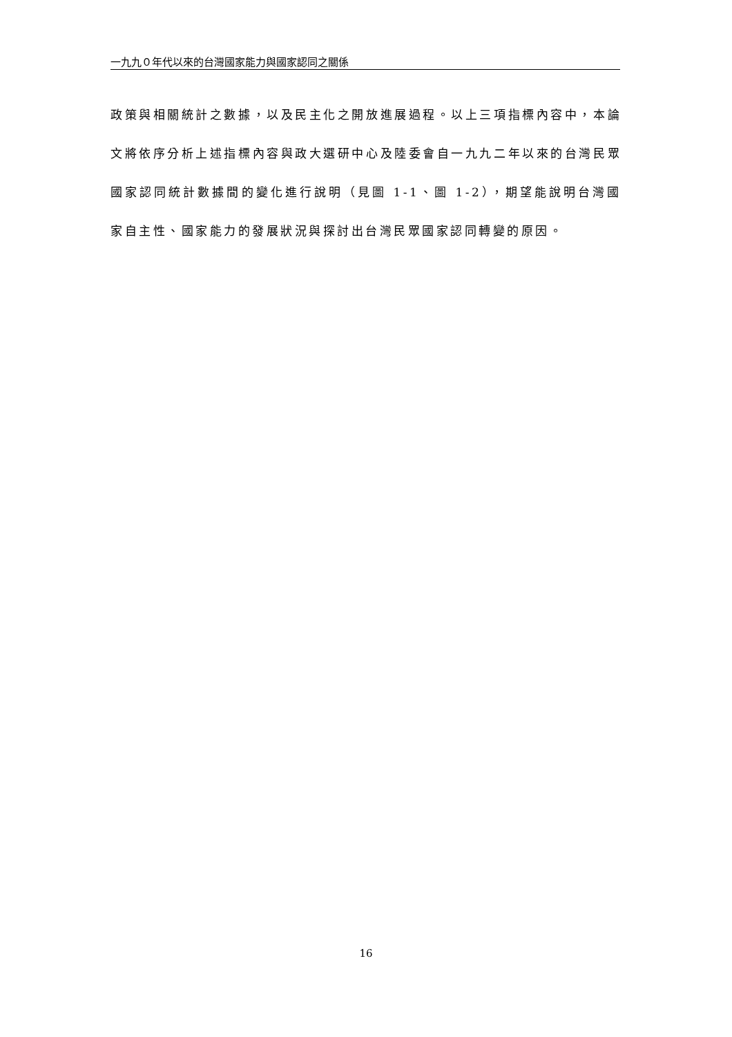一九九０年代以來的台灣國家能力與國家認同之關係
政策與相關統計之數據，以及民主化之開放進展過程。以上三項指標內容中，本論文將依序分析上述指標內容與政大選研中心及陸委會自一九九二年以來的台灣民眾國家認同統計數據間的變化進行說明（見圖 1-1、圖 1-2），期望能說明台灣國家自主性、國家能力的發展狀況與探討出台灣民眾國家認同轉變的原因。
16